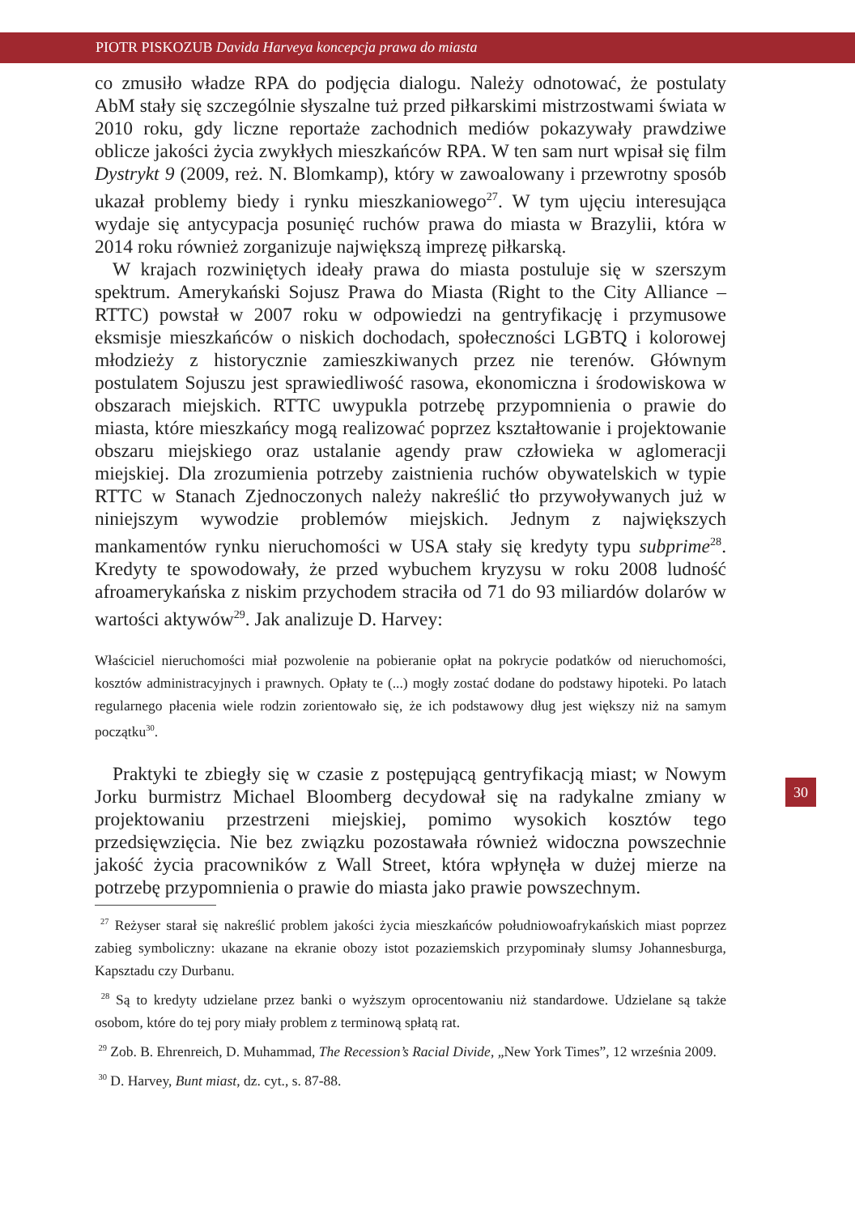PIOTR PISKOZUB Davida Harveya koncepcja prawa do miasta
co zmusiło władze RPA do podjęcia dialogu. Należy odnotować, że postulaty AbM stały się szczególnie słyszalne tuż przed piłkarskimi mistrzostwami świata w 2010 roku, gdy liczne reportaże zachodnich mediów pokazywały prawdziwe oblicze jakości życia zwykłych mieszkańców RPA. W ten sam nurt wpisał się film Dystrykt 9 (2009, reż. N. Blomkamp), który w zawoalowany i przewrotny sposób ukazał problemy biedy i rynku mieszkaniowego<sup>27</sup>. W tym ujęciu interesująca wydaje się antycypacja posunięć ruchów prawa do miasta w Brazylii, która w 2014 roku również zorganizuje największą imprezę piłkarską.
W krajach rozwiniętych ideały prawa do miasta postuluje się w szerszym spektrum. Amerykański Sojusz Prawa do Miasta (Right to the City Alliance – RTTC) powstał w 2007 roku w odpowiedzi na gentryfikację i przymusowe eksmisje mieszkańców o niskich dochodach, społeczności LGBTQ i kolorowej młodzieży z historycznie zamieszkiwanych przez nie terenów. Głównym postulatem Sojuszu jest sprawiedliwość rasowa, ekonomiczna i środowiskowa w obszarach miejskich. RTTC uwypukla potrzebę przypomnienia o prawie do miasta, które mieszkańcy mogą realizować poprzez kształtowanie i projektowanie obszaru miejskiego oraz ustalanie agendy praw człowieka w aglomeracji miejskiej. Dla zrozumienia potrzeby zaistnienia ruchów obywatelskich w typie RTTC w Stanach Zjednoczonych należy nakreślić tło przywoływanych już w niniejszym wywodzie problemów miejskich. Jednym z największych mankamentów rynku nieruchomości w USA stały się kredyty typu subprime<sup>28</sup>. Kredyty te spowodowały, że przed wybuchem kryzysu w roku 2008 ludność afroamerykańska z niskim przychodem straciła od 71 do 93 miliardów dolarów w wartości aktywów<sup>29</sup>. Jak analizuje D. Harvey:
Właściciel nieruchomości miał pozwolenie na pobieranie opłat na pokrycie podatków od nieruchomości, kosztów administracyjnych i prawnych. Opłaty te (...) mogły zostać dodane do podstawy hipoteki. Po latach regularnego płacenia wiele rodzin zorientowało się, że ich podstawowy dług jest większy niż na samym początku<sup>30</sup>.
Praktyki te zbiegły się w czasie z postępującą gentryfikacją miast; w Nowym Jorku burmistrz Michael Bloomberg decydował się na radykalne zmiany w projektowaniu przestrzeni miejskiej, pomimo wysokich kosztów tego przedsięwzięcia. Nie bez związku pozostawała również widoczna powszechnie jakość życia pracowników z Wall Street, która wpłynęła w dużej mierze na potrzebę przypomnienia o prawie do miasta jako prawie powszechnym.
<sup>27</sup> Reżyser starał się nakreślić problem jakości życia mieszkańców południowoafrykańskich miast poprzez zabieg symboliczny: ukazane na ekranie obozy istot pozaziemskich przypominały slumsy Johannesburga, Kapsztadu czy Durbanu.
<sup>28</sup> Są to kredyty udzielane przez banki o wyższym oprocentowaniu niż standardowe. Udzielane są także osobom, które do tej pory miały problem z terminową spłatą rat.
<sup>29</sup> Zob. B. Ehrenreich, D. Muhammad, The Recession’s Racial Divide, „New York Times”, 12 września 2009.
<sup>30</sup> D. Harvey, Bunt miast, dz. cyt., s. 87-88.
30